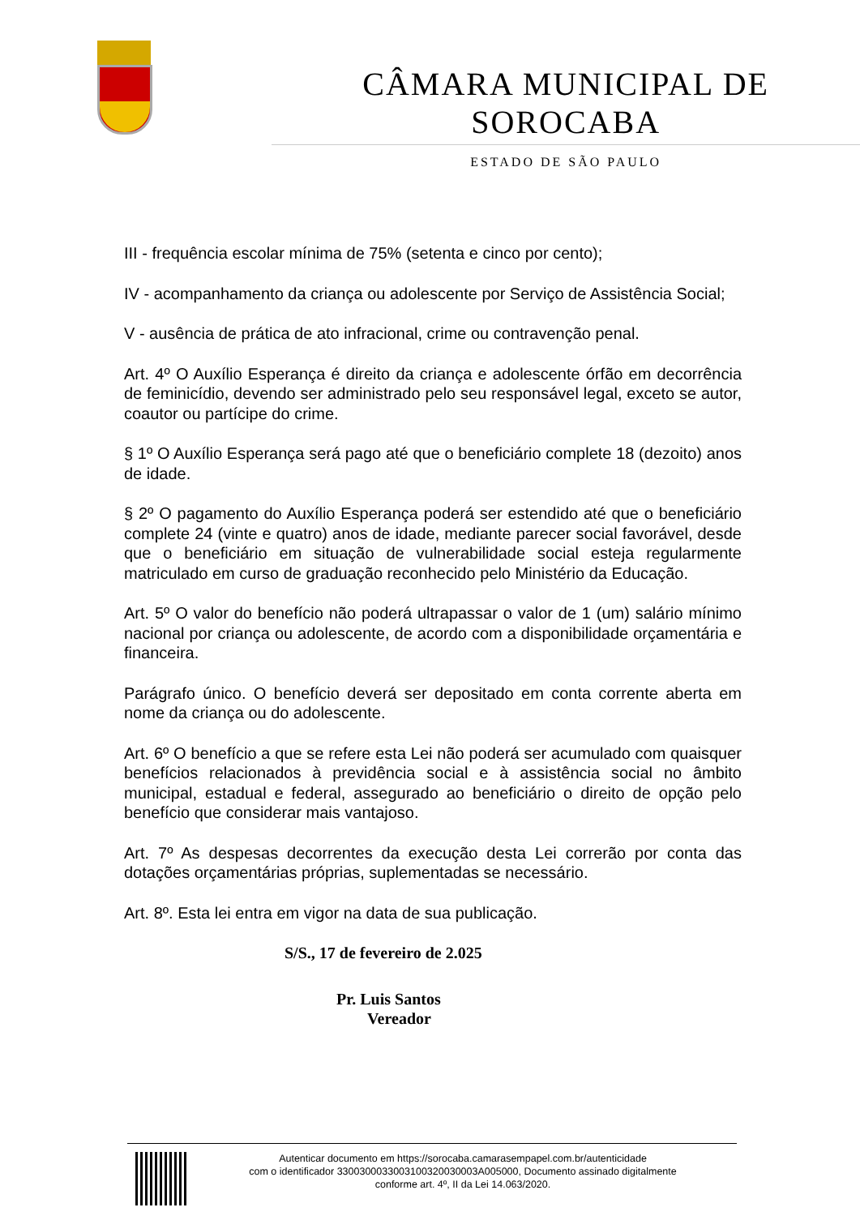CÂMARA MUNICIPAL DE SOROCABA
ESTADO DE SÃO PAULO
III - frequência escolar mínima de 75% (setenta e cinco por cento);
IV - acompanhamento da criança ou adolescente por Serviço de Assistência Social;
V - ausência de prática de ato infracional, crime ou contravenção penal.
Art. 4º O Auxílio Esperança é direito da criança e adolescente órfão em decorrência de feminicídio, devendo ser administrado pelo seu responsável legal, exceto se autor, coautor ou partícipe do crime.
§ 1º O Auxílio Esperança será pago até que o beneficiário complete 18 (dezoito) anos de idade.
§ 2º O pagamento do Auxílio Esperança poderá ser estendido até que o beneficiário complete 24 (vinte e quatro) anos de idade, mediante parecer social favorável, desde que o beneficiário em situação de vulnerabilidade social esteja regularmente matriculado em curso de graduação reconhecido pelo Ministério da Educação.
Art. 5º O valor do benefício não poderá ultrapassar o valor de 1 (um) salário mínimo nacional por criança ou adolescente, de acordo com a disponibilidade orçamentária e financeira.
Parágrafo único. O benefício deverá ser depositado em conta corrente aberta em nome da criança ou do adolescente.
Art. 6º O benefício a que se refere esta Lei não poderá ser acumulado com quaisquer benefícios relacionados à previdência social e à assistência social no âmbito municipal, estadual e federal, assegurado ao beneficiário o direito de opção pelo benefício que considerar mais vantajoso.
Art. 7º As despesas decorrentes da execução desta Lei correrão por conta das dotações orçamentárias próprias, suplementadas se necessário.
Art. 8º. Esta lei entra em vigor na data de sua publicação.
S/S., 17 de fevereiro de 2.025
Pr. Luis Santos
Vereador
Autenticar documento em https://sorocaba.camarasempapel.com.br/autenticidade
com o identificador 3300300033003100320030003A005000, Documento assinado digitalmente
conforme art. 4º, II da Lei 14.063/2020.